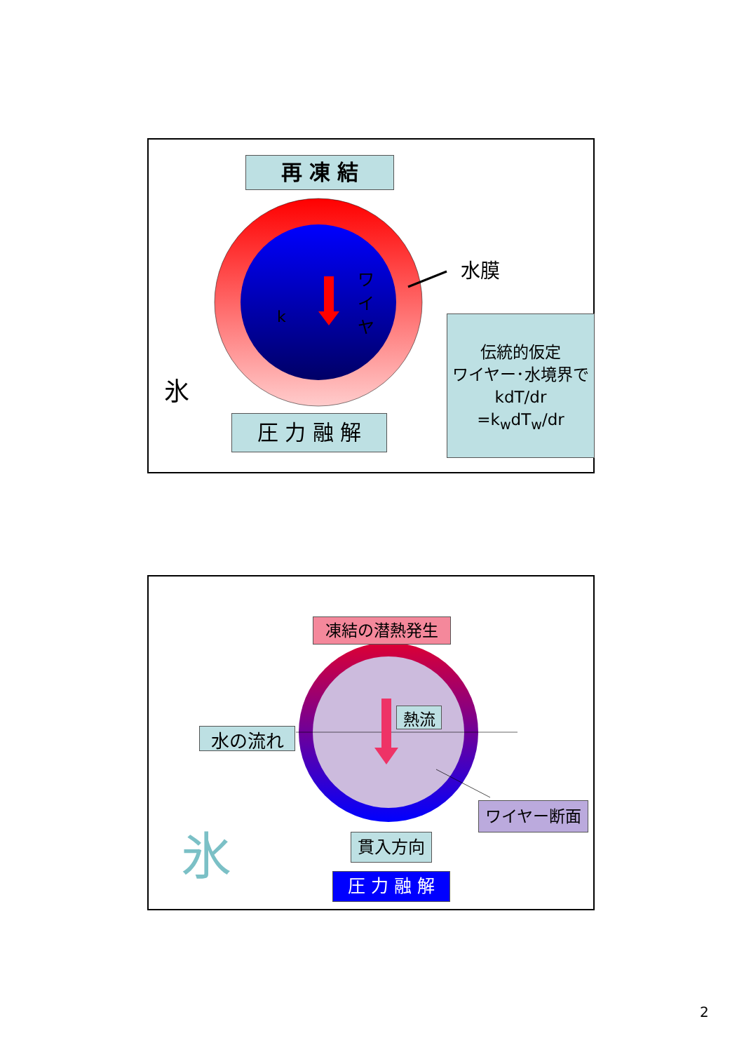再 凍 結
水膜
k
ワ イ ヤ
氷
伝統的仮定
ワイヤー･水境界で
kdT/dr
=k<sub>w</sub>dT<sub>w</sub>/dr
圧 力 融 解
凍結の潜熱発生
熱流
水の流れ
ワイヤー断面
氷 貫入方向
圧 力 融 解
2